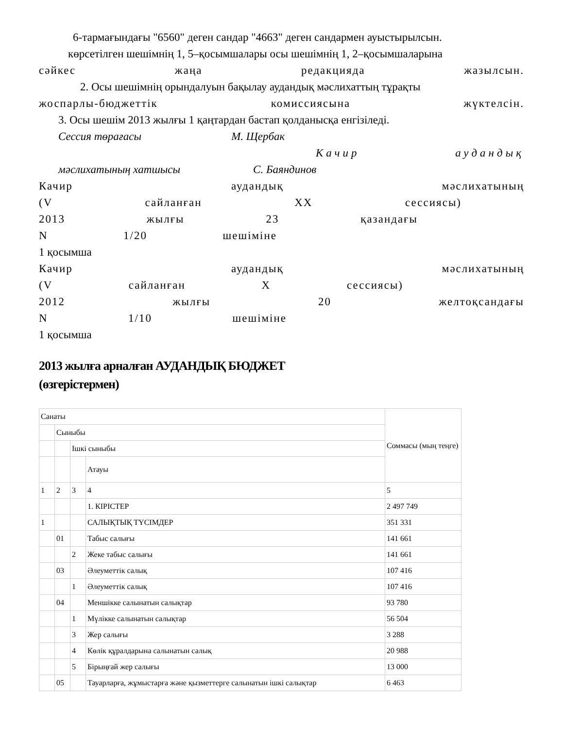6-тармағындағы "6560" деген сандар "4663" деген сандармен ауыстырылсын.
көрсетілген шешімнің 1, 5–қосымшалары осы шешімнің 1, 2–қосымшаларына
сәйкес жаңа редакцияда жазылсын.
2. Осы шешімнің орындалуын бақылау аудандық мәслихаттың тұрақты
жоспарлы-бюджеттік комиссиясына жүктелсін.
3. Осы шешім 2013 жылғы 1 қаңтардан бастап қолданысқа енгізіледі.
Сессия төрағасы М. Щербак
Качир аудандық
мәслихатының хатшысы С. Баяндинов
Качир аудандық мәслихатының
(V сайланған XX сессиясы)
2013 жылғы 23 қазандағы
N 1/20 шешіміне
1 қосымша
Качир аудандық мәслихатының
(V сайланған X сессиясы)
2012 жылғы 20 желтоқсандағы
N 1/10 шешіміне
1 қосымша
2013 жылға арналған АУДАНДЫҚ БЮДЖЕТ
(өзгерістермен)
| Санаты | | | | Соммасы (мың теңге) |
| | Сыныбы | | | |
| | | Ішкі сыныбы | | |
| | | | Атауы | |
| 1 | 2 | 3 | 4 | 5 |
| | | | 1. КІРІСТЕР | 2 497 749 |
| 1 | | | САЛЫҚТЫҚ ТҮСІМДЕР | 351 331 |
| | 01 | | Табыс салығы | 141 661 |
| | | 2 | Жеке табыс салығы | 141 661 |
| | 03 | | Әлеуметтік салық | 107 416 |
| | | 1 | Әлеуметтік салық | 107 416 |
| | 04 | | Меншікке салынатын салықтар | 93 780 |
| | | 1 | Мүлікке салынатын салықтар | 56 504 |
| | | 3 | Жер салығы | 3 288 |
| | | 4 | Көлік құралдарына салынатын салық | 20 988 |
| | | 5 | Бірыңғай жер салығы | 13 000 |
| | 05 | | Тауарларға, жұмыстарға және қызметтерге салынатын ішкі салықтар | 6 463 |